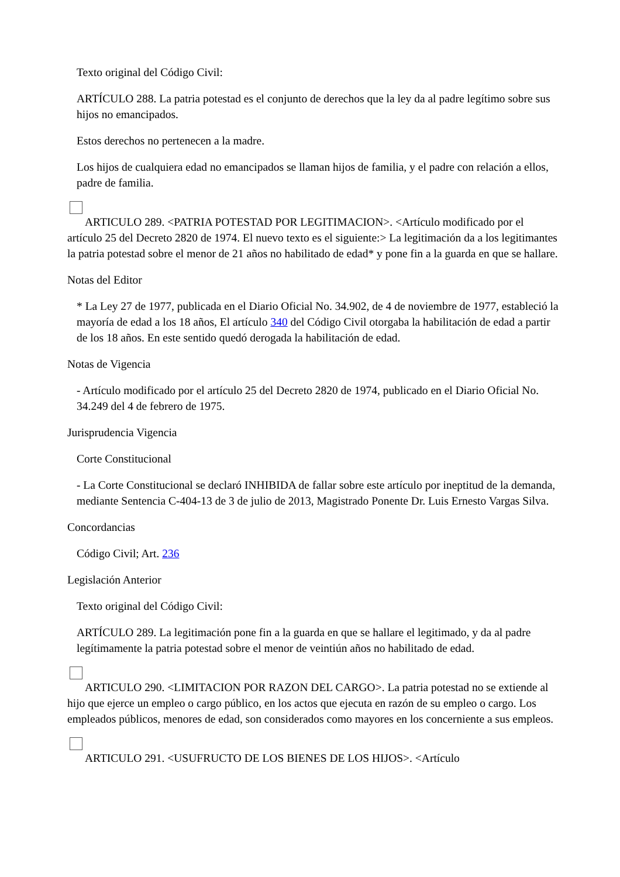Texto original del Código Civil:
ARTÍCULO 288. La patria potestad es el conjunto de derechos que la ley da al padre legítimo sobre sus hijos no emancipados.
Estos derechos no pertenecen a la madre.
Los hijos de cualquiera edad no emancipados se llaman hijos de familia, y el padre con relación a ellos, padre de familia.
ARTICULO 289. <PATRIA POTESTAD POR LEGITIMACION>. <Artículo modificado por el artículo 25 del Decreto 2820 de 1974. El nuevo texto es el siguiente:> La legitimación da a los legitimantes la patria potestad sobre el menor de 21 años no habilitado de edad* y pone fin a la guarda en que se hallare.
Notas del Editor
* La Ley 27 de 1977, publicada en el Diario Oficial No. 34.902, de 4 de noviembre de 1977, estableció la mayoría de edad a los 18 años, El artículo 340 del Código Civil otorgaba la habilitación de edad a partir de los 18 años. En este sentido quedó derogada la habilitación de edad.
Notas de Vigencia
- Artículo modificado por el artículo 25 del Decreto 2820 de 1974, publicado en el Diario Oficial No. 34.249 del 4 de febrero de 1975.
Jurisprudencia Vigencia
Corte Constitucional
- La Corte Constitucional se declaró INHIBIDA de fallar sobre este artículo por ineptitud de la demanda, mediante Sentencia C-404-13 de 3 de julio de 2013, Magistrado Ponente Dr. Luis Ernesto Vargas Silva.
Concordancias
Código Civil; Art. 236
Legislación Anterior
Texto original del Código Civil:
ARTÍCULO 289. La legitimación pone fin a la guarda en que se hallare el legitimado, y da al padre legítimamente la patria potestad sobre el menor de veintiún años no habilitado de edad.
ARTICULO 290. <LIMITACION POR RAZON DEL CARGO>. La patria potestad no se extiende al hijo que ejerce un empleo o cargo público, en los actos que ejecuta en razón de su empleo o cargo. Los empleados públicos, menores de edad, son considerados como mayores en los concerniente a sus empleos.
ARTICULO 291. <USUFRUCTO DE LOS BIENES DE LOS HIJOS>. <Artículo